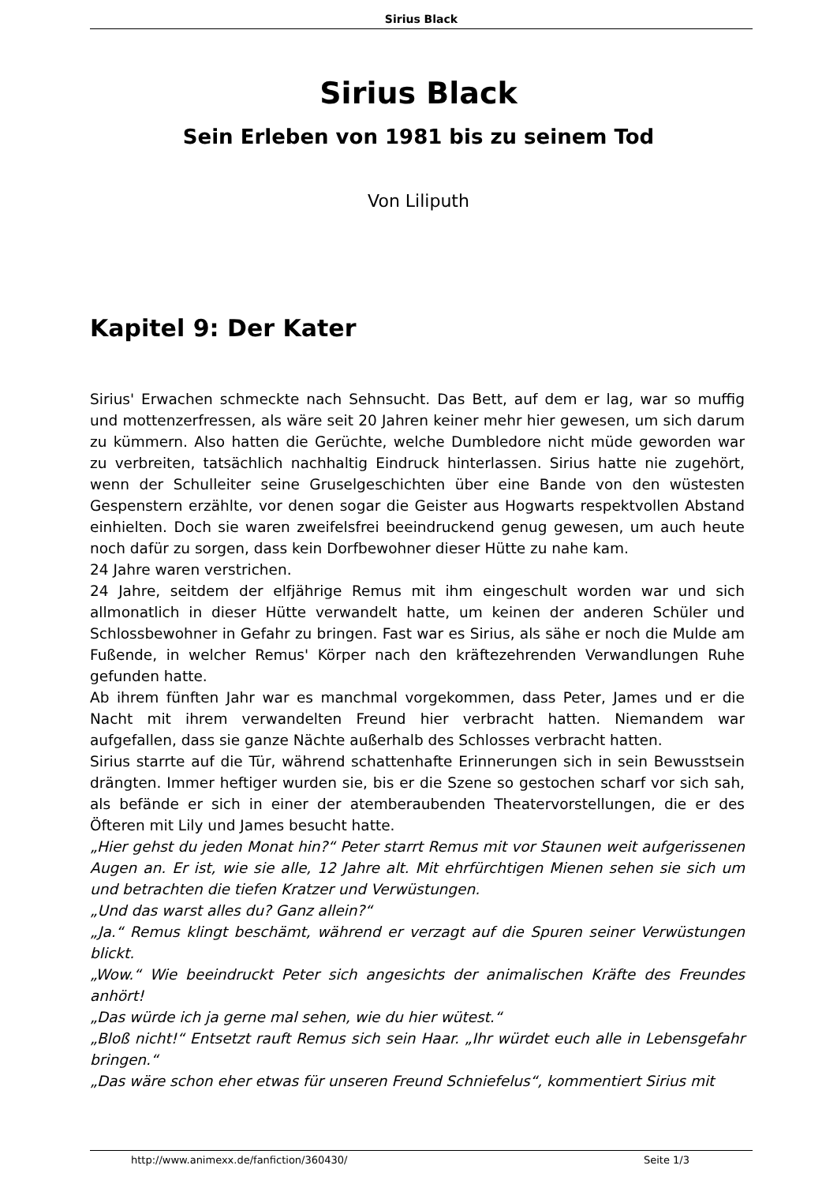Sirius Black
Sirius Black
Sein Erleben von 1981 bis zu seinem Tod
Von Liliputh
Kapitel 9: Der Kater
Sirius' Erwachen schmeckte nach Sehnsucht. Das Bett, auf dem er lag, war so muffig und mottenzerfressen, als wäre seit 20 Jahren keiner mehr hier gewesen, um sich darum zu kümmern. Also hatten die Gerüchte, welche Dumbledore nicht müde geworden war zu verbreiten, tatsächlich nachhaltig Eindruck hinterlassen. Sirius hatte nie zugehört, wenn der Schulleiter seine Gruselgeschichten über eine Bande von den wüstesten Gespenstern erzählte, vor denen sogar die Geister aus Hogwarts respektvollen Abstand einhielten. Doch sie waren zweifelsfrei beeindruckend genug gewesen, um auch heute noch dafür zu sorgen, dass kein Dorfbewohner dieser Hütte zu nahe kam.
24 Jahre waren verstrichen.
24 Jahre, seitdem der elfjährige Remus mit ihm eingeschult worden war und sich allmonatlich in dieser Hütte verwandelt hatte, um keinen der anderen Schüler und Schlossbewohner in Gefahr zu bringen. Fast war es Sirius, als sähe er noch die Mulde am Fußende, in welcher Remus' Körper nach den kräftezehrenden Verwandlungen Ruhe gefunden hatte.
Ab ihrem fünften Jahr war es manchmal vorgekommen, dass Peter, James und er die Nacht mit ihrem verwandelten Freund hier verbracht hatten. Niemandem war aufgefallen, dass sie ganze Nächte außerhalb des Schlosses verbracht hatten.
Sirius starrte auf die Tür, während schattenhafte Erinnerungen sich in sein Bewusstsein drängten. Immer heftiger wurden sie, bis er die Szene so gestochen scharf vor sich sah, als befände er sich in einer der atemberaubenden Theatervorstellungen, die er des Öfteren mit Lily und James besucht hatte.
„Hier gehst du jeden Monat hin?“ Peter starrt Remus mit vor Staunen weit aufgerissenen Augen an. Er ist, wie sie alle, 12 Jahre alt. Mit ehrfürchtigen Mienen sehen sie sich um und betrachten die tiefen Kratzer und Verwüstungen.
„Und das warst alles du? Ganz allein?“
„Ja.“ Remus klingt beschämt, während er verzagt auf die Spuren seiner Verwüstungen blickt.
„Wow.“ Wie beeindruckt Peter sich angesichts der animalischen Kräfte des Freundes anhört!
„Das würde ich ja gerne mal sehen, wie du hier wütest.“
„Bloß nicht!“ Entsetzt rauft Remus sich sein Haar. „Ihr würdet euch alle in Lebensgefahr bringen.“
„Das wäre schon eher etwas für unseren Freund Schniefelus“, kommentiert Sirius mit
http://www.animexx.de/fanfiction/360430/ Seite 1/3